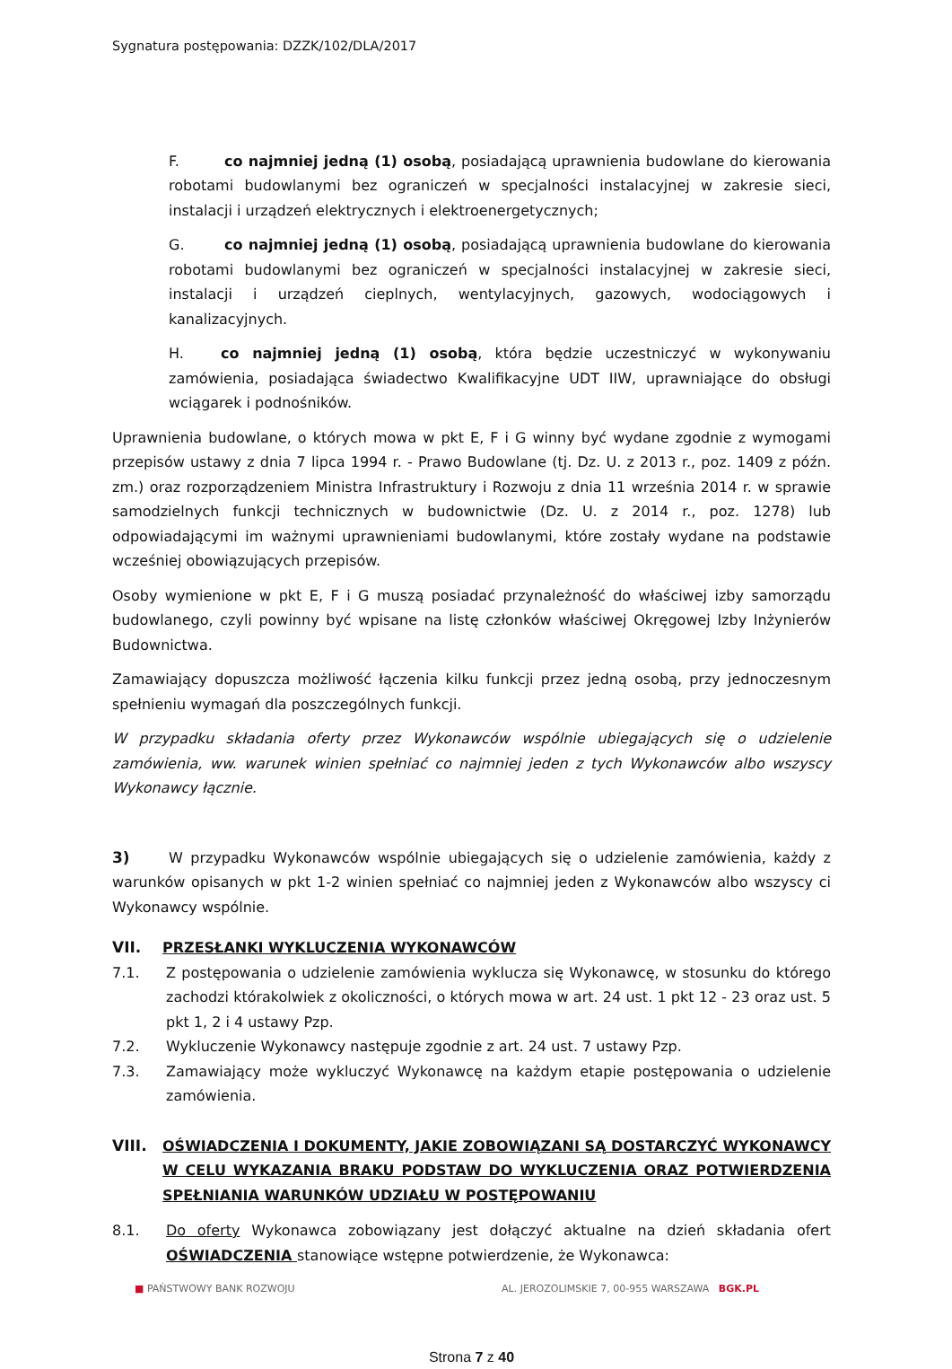Sygnatura postępowania: DZZK/102/DLA/2017
F. co najmniej jedną (1) osobą, posiadającą uprawnienia budowlane do kierowania robotami budowlanymi bez ograniczeń w specjalności instalacyjnej w zakresie sieci, instalacji i urządzeń elektrycznych i elektroenergetycznych;
G. co najmniej jedną (1) osobą, posiadającą uprawnienia budowlane do kierowania robotami budowlanymi bez ograniczeń w specjalności instalacyjnej w zakresie sieci, instalacji i urządzeń cieplnych, wentylacyjnych, gazowych, wodociągowych i kanalizacyjnych.
H. co najmniej jedną (1) osobą, która będzie uczestniczyć w wykonywaniu zamówienia, posiadająca świadectwo Kwalifikacyjne UDT IIW, uprawniające do obsługi wciągarek i podnośników.
Uprawnienia budowlane, o których mowa w pkt E, F i G winny być wydane zgodnie z wymogami przepisów ustawy z dnia 7 lipca 1994 r. - Prawo Budowlane (tj. Dz. U. z 2013 r., poz. 1409 z późn. zm.) oraz rozporządzeniem Ministra Infrastruktury i Rozwoju z dnia 11 września 2014 r. w sprawie samodzielnych funkcji technicznych w budownictwie (Dz. U. z 2014 r., poz. 1278) lub odpowiadającymi im ważnymi uprawnieniami budowlanymi, które zostały wydane na podstawie wcześniej obowiązujących przepisów.
Osoby wymienione w pkt E, F i G muszą posiadać przynależność do właściwej izby samorządu budowlanego, czyli powinny być wpisane na listę członków właściwej Okręgowej Izby Inżynierów Budownictwa.
Zamawiający dopuszcza możliwość łączenia kilku funkcji przez jedną osobą, przy jednoczesnym spełnieniu wymagań dla poszczególnych funkcji.
W przypadku składania oferty przez Wykonawców wspólnie ubiegających się o udzielenie zamówienia, ww. warunek winien spełniać co najmniej jeden z tych Wykonawców albo wszyscy Wykonawcy łącznie.
3) W przypadku Wykonawców wspólnie ubiegających się o udzielenie zamówienia, każdy z warunków opisanych w pkt 1-2 winien spełniać co najmniej jeden z Wykonawców albo wszyscy ci Wykonawcy wspólnie.
VII. PRZESŁANKI WYKLUCZENIA WYKONAWCÓW
7.1. Z postępowania o udzielenie zamówienia wyklucza się Wykonawcę, w stosunku do którego zachodzi którakolwiek z okoliczności, o których mowa w art. 24 ust. 1 pkt 12 - 23 oraz ust. 5 pkt 1, 2 i 4 ustawy Pzp.
7.2. Wykluczenie Wykonawcy następuje zgodnie z art. 24 ust. 7 ustawy Pzp.
7.3. Zamawiający może wykluczyć Wykonawcę na każdym etapie postępowania o udzielenie zamówienia.
VIII. OŚWIADCZENIA I DOKUMENTY, JAKIE ZOBOWIĄZANI SĄ DOSTARCZYĆ WYKONAWCY W CELU WYKAZANIA BRAKU PODSTAW DO WYKLUCZENIA ORAZ POTWIERDZENIA SPEŁNIANIA WARUNKÓW UDZIAŁU W POSTĘPOWANIU
8.1. Do oferty Wykonawca zobowiązany jest dołączyć aktualne na dzień składania ofert OŚWIADCZENIA stanowiące wstępne potwierdzenie, że Wykonawca:
■ PAŃSTWOWY BANK ROZWOJU AL. JEROZOLIMSKIE 7, 00-955 WARSZAWA BGK.PL
Strona 7 z 40